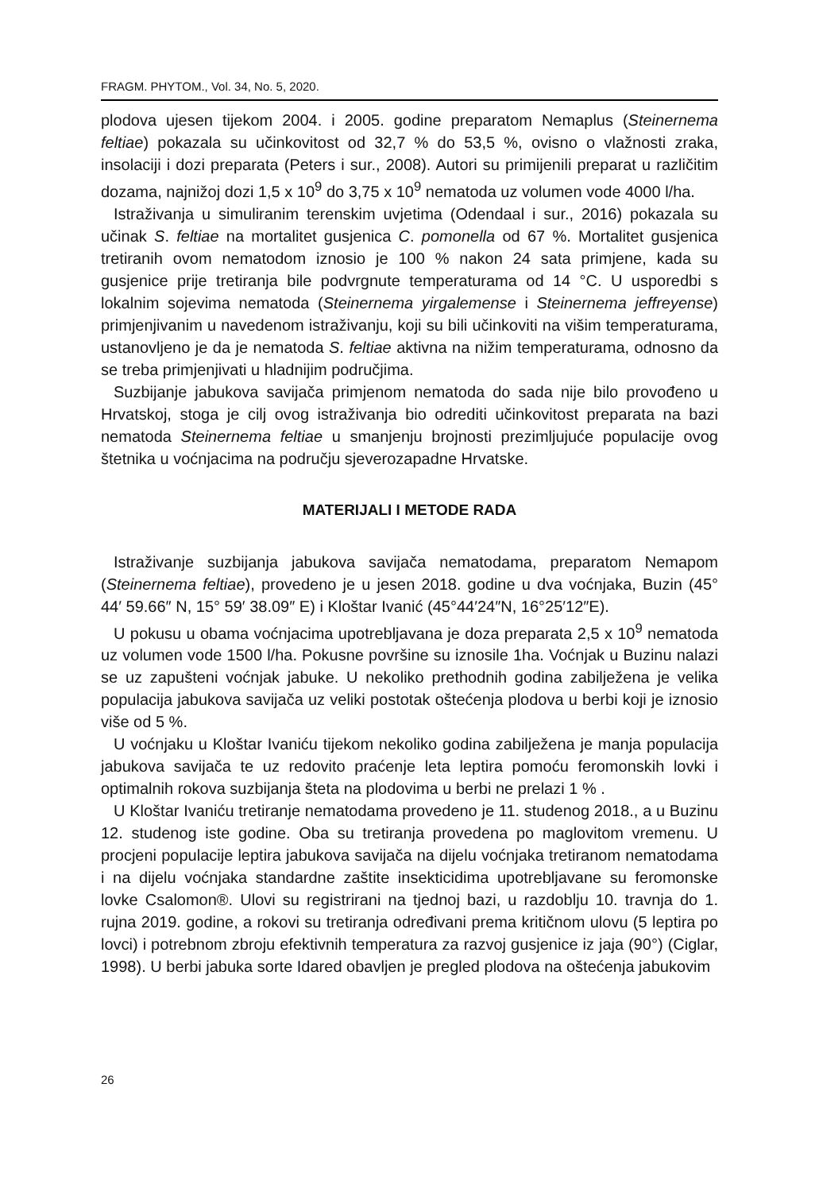FRAGM. PHYTOM., Vol. 34, No. 5, 2020.
plodova ujesen tijekom 2004. i 2005. godine preparatom Nemaplus (Steinernema feltiae) pokazala su učinkovitost od 32,7 % do 53,5 %, ovisno o vlažnosti zraka, insolaciji i dozi preparata (Peters i sur., 2008). Autori su primijenili preparat u različitim dozama, najnižoj dozi 1,5 x 10<sup>9</sup> do 3,75 x 10<sup>9</sup> nematoda uz volumen vode 4000 l/ha.
Istraživanja u simuliranim terenskim uvjetima (Odendaal i sur., 2016) pokazala su učinak S. feltiae na mortalitet gusjenica C. pomonella od 67 %. Mortalitet gusjenica tretiranih ovom nematodom iznosio je 100 % nakon 24 sata primjene, kada su gusjenice prije tretiranja bile podvrgnute temperaturama od 14 °C. U usporedbi s lokalnim sojevima nematoda (Steinernema yirgalemense i Steinernema jeffreyense) primjenjivanim u navedenom istraživanju, koji su bili učinkoviti na višim temperaturama, ustanovljeno je da je nematoda S. feltiae aktivna na nižim temperaturama, odnosno da se treba primjenjivati u hladnijim područjima.
Suzbijanje jabukova savijača primjenom nematoda do sada nije bilo provođeno u Hrvatskoj, stoga je cilj ovog istraživanja bio odrediti učinkovitost preparata na bazi nematoda Steinernema feltiae u smanjenju brojnosti prezimljujuće populacije ovog štetnika u voćnjacima na području sjeverozapadne Hrvatske.
MATERIJALI I METODE RADA
Istraživanje suzbijanja jabukova savijača nematodama, preparatom Nemapom (Steinernema feltiae), provedeno je u jesen 2018. godine u dva voćnjaka, Buzin (45° 44′ 59.66″ N, 15° 59′ 38.09″ E) i Kloštar Ivanić (45°44′24″N, 16°25′12″E).
U pokusu u obama voćnjacima upotrebljavana je doza preparata 2,5 x 10<sup>9</sup> nematoda uz volumen vode 1500 l/ha. Pokusne površine su iznosile 1ha. Voćnjak u Buzinu nalazi se uz zapušteni voćnjak jabuke. U nekoliko prethodnih godina zabilježena je velika populacija jabukova savijača uz veliki postotak oštećenja plodova u berbi koji je iznosio više od 5 %.
U voćnjaku u Kloštar Ivaniću tijekom nekoliko godina zabilježena je manja populacija jabukova savijača te uz redovito praćenje leta leptira pomoću feromonskih lovki i optimalnih rokova suzbijanja šteta na plodovima u berbi ne prelazi 1 % .
U Kloštar Ivaniću tretiranje nematodama provedeno je 11. studenog 2018., a u Buzinu 12. studenog iste godine. Oba su tretiranja provedena po maglovitom vremenu. U procjeni populacije leptira jabukova savijača na dijelu voćnjaka tretiranom nematodama i na dijelu voćnjaka standardne zaštite insekticidima upotrebljavane su feromonske lovke Csalomon®. Ulovi su registrirani na tjednoj bazi, u razdoblju 10. travnja do 1. rujna 2019. godine, a rokovi su tretiranja određivani prema kritičnom ulovu (5 leptira po lovci) i potrebnom zbroju efektivnih temperatura za razvoj gusjenice iz jaja (90°) (Ciglar, 1998). U berbi jabuka sorte Idared obavljen je pregled plodova na oštećenja jabukovim
26